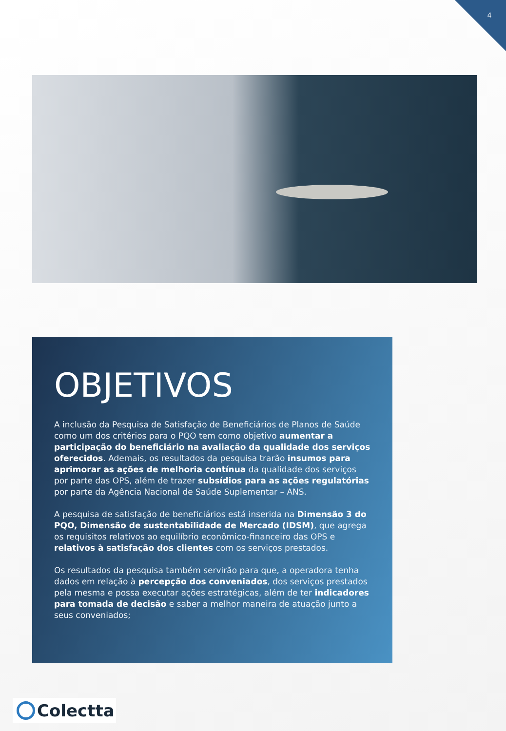4
OBJETIVOS
A inclusão da Pesquisa de Satisfação de Beneficiários de Planos de Saúde como um dos critérios para o PQO tem como objetivo aumentar a participação do beneficiário na avaliação da qualidade dos serviços oferecidos. Ademais, os resultados da pesquisa trarão insumos para aprimorar as ações de melhoria contínua da qualidade dos serviços por parte das OPS, além de trazer subsídios para as ações regulatórias por parte da Agência Nacional de Saúde Suplementar – ANS.
A pesquisa de satisfação de beneficiários está inserida na Dimensão 3 do PQO, Dimensão de sustentabilidade de Mercado (IDSM), que agrega os requisitos relativos ao equilíbrio econômico-financeiro das OPS e relativos à satisfação dos clientes com os serviços prestados.
Os resultados da pesquisa também servirão para que, a operadora tenha dados em relação à percepção dos conveniados, dos serviços prestados pela mesma e possa executar ações estratégicas, além de ter indicadores para tomada de decisão e saber a melhor maneira de atuação junto a seus conveniados;
Colectta